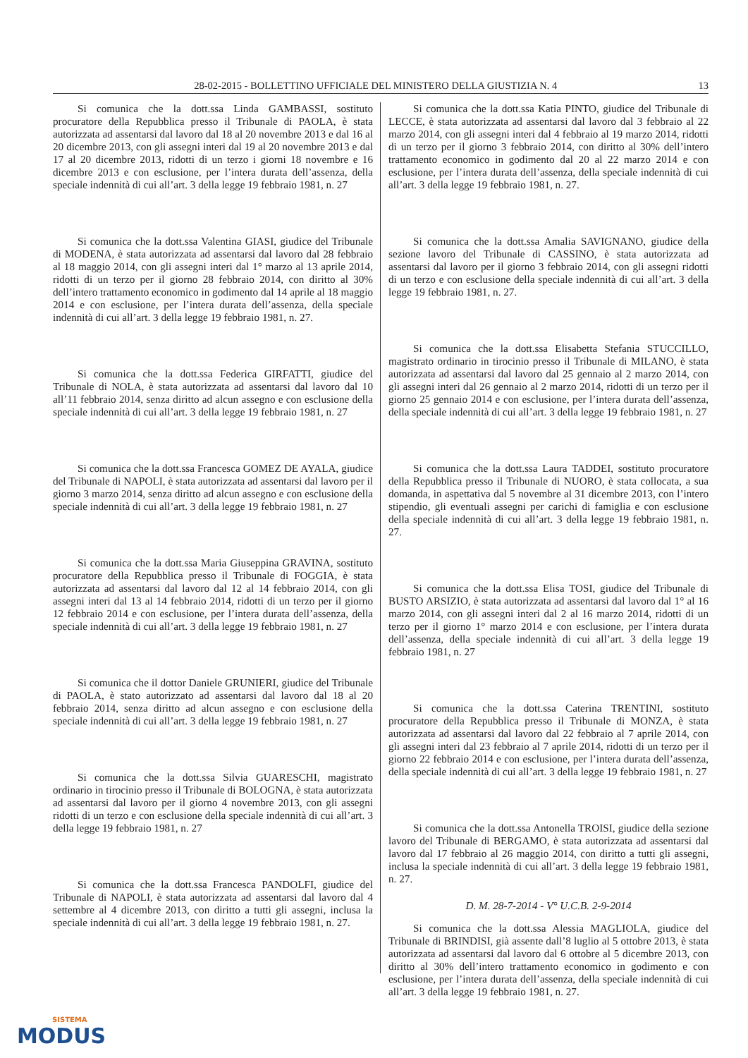28-02-2015 - BOLLETTINO UFFICIALE DEL MINISTERO DELLA GIUSTIZIA N. 4 13
Si comunica che la dott.ssa Linda GAMBASSI, sostituto procuratore della Repubblica presso il Tribunale di PAOLA, è stata autorizzata ad assentarsi dal lavoro dal 18 al 20 novembre 2013 e dal 16 al 20 dicembre 2013, con gli assegni interi dal 19 al 20 novembre 2013 e dal 17 al 20 dicembre 2013, ridotti di un terzo i giorni 18 novembre e 16 dicembre 2013 e con esclusione, per l’intera durata dell’assenza, della speciale indennità di cui all’art. 3 della legge 19 febbraio 1981, n. 27
Si comunica che la dott.ssa Valentina GIASI, giudice del Tribunale di MODENA, è stata autorizzata ad assentarsi dal lavoro dal 28 febbraio al 18 maggio 2014, con gli assegni interi dal 1° marzo al 13 aprile 2014, ridotti di un terzo per il giorno 28 febbraio 2014, con diritto al 30% dell’intero trattamento economico in godimento dal 14 aprile al 18 maggio 2014 e con esclusione, per l’intera durata dell’assenza, della speciale indennità di cui all’art. 3 della legge 19 febbraio 1981, n. 27.
Si comunica che la dott.ssa Federica GIRFATTI, giudice del Tribunale di NOLA, è stata autorizzata ad assentarsi dal lavoro dal 10 all’11 febbraio 2014, senza diritto ad alcun assegno e con esclusione della speciale indennità di cui all’art. 3 della legge 19 febbraio 1981, n. 27
Si comunica che la dott.ssa Francesca GOMEZ DE AYALA, giudice del Tribunale di NAPOLI, è stata autorizzata ad assentarsi dal lavoro per il giorno 3 marzo 2014, senza diritto ad alcun assegno e con esclusione della speciale indennità di cui all’art. 3 della legge 19 febbraio 1981, n. 27
Si comunica che la dott.ssa Maria Giuseppina GRAVINA, sostituto procuratore della Repubblica presso il Tribunale di FOGGIA, è stata autorizzata ad assentarsi dal lavoro dal 12 al 14 febbraio 2014, con gli assegni interi dal 13 al 14 febbraio 2014, ridotti di un terzo per il giorno 12 febbraio 2014 e con esclusione, per l’intera durata dell’assenza, della speciale indennità di cui all’art. 3 della legge 19 febbraio 1981, n. 27
Si comunica che il dottor Daniele GRUNIERI, giudice del Tribunale di PAOLA, è stato autorizzato ad assentarsi dal lavoro dal 18 al 20 febbraio 2014, senza diritto ad alcun assegno e con esclusione della speciale indennità di cui all’art. 3 della legge 19 febbraio 1981, n. 27
Si comunica che la dott.ssa Silvia GUARESCHI, magistrato ordinario in tirocinio presso il Tribunale di BOLOGNA, è stata autorizzata ad assentarsi dal lavoro per il giorno 4 novembre 2013, con gli assegni ridotti di un terzo e con esclusione della speciale indennità di cui all’art. 3 della legge 19 febbraio 1981, n. 27
Si comunica che la dott.ssa Francesca PANDOLFI, giudice del Tribunale di NAPOLI, è stata autorizzata ad assentarsi dal lavoro dal 4 settembre al 4 dicembre 2013, con diritto a tutti gli assegni, inclusa la speciale indennità di cui all’art. 3 della legge 19 febbraio 1981, n. 27.
Si comunica che la dott.ssa Katia PINTO, giudice del Tribunale di LECCE, è stata autorizzata ad assentarsi dal lavoro dal 3 febbraio al 22 marzo 2014, con gli assegni interi dal 4 febbraio al 19 marzo 2014, ridotti di un terzo per il giorno 3 febbraio 2014, con diritto al 30% dell’intero trattamento economico in godimento dal 20 al 22 marzo 2014 e con esclusione, per l’intera durata dell’assenza, della speciale indennità di cui all’art. 3 della legge 19 febbraio 1981, n. 27.
Si comunica che la dott.ssa Amalia SAVIGNANO, giudice della sezione lavoro del Tribunale di CASSINO, è stata autorizzata ad assentarsi dal lavoro per il giorno 3 febbraio 2014, con gli assegni ridotti di un terzo e con esclusione della speciale indennità di cui all’art. 3 della legge 19 febbraio 1981, n. 27.
Si comunica che la dott.ssa Elisabetta Stefania STUCCILLO, magistrato ordinario in tirocinio presso il Tribunale di MILANO, è stata autorizzata ad assentarsi dal lavoro dal 25 gennaio al 2 marzo 2014, con gli assegni interi dal 26 gennaio al 2 marzo 2014, ridotti di un terzo per il giorno 25 gennaio 2014 e con esclusione, per l’intera durata dell’assenza, della speciale indennità di cui all’art. 3 della legge 19 febbraio 1981, n. 27
Si comunica che la dott.ssa Laura TADDEI, sostituto procuratore della Repubblica presso il Tribunale di NUORO, è stata collocata, a sua domanda, in aspettativa dal 5 novembre al 31 dicembre 2013, con l’intero stipendio, gli eventuali assegni per carichi di famiglia e con esclusione della speciale indennità di cui all’art. 3 della legge 19 febbraio 1981, n. 27.
Si comunica che la dott.ssa Elisa TOSI, giudice del Tribunale di BUSTO ARSIZIO, è stata autorizzata ad assentarsi dal lavoro dal 1° al 16 marzo 2014, con gli assegni interi dal 2 al 16 marzo 2014, ridotti di un terzo per il giorno 1° marzo 2014 e con esclusione, per l’intera durata dell’assenza, della speciale indennità di cui all’art. 3 della legge 19 febbraio 1981, n. 27
Si comunica che la dott.ssa Caterina TRENTINI, sostituto procuratore della Repubblica presso il Tribunale di MONZA, è stata autorizzata ad assentarsi dal lavoro dal 22 febbraio al 7 aprile 2014, con gli assegni interi dal 23 febbraio al 7 aprile 2014, ridotti di un terzo per il giorno 22 febbraio 2014 e con esclusione, per l’intera durata dell’assenza, della speciale indennità di cui all’art. 3 della legge 19 febbraio 1981, n. 27
Si comunica che la dott.ssa Antonella TROISI, giudice della sezione lavoro del Tribunale di BERGAMO, è stata autorizzata ad assentarsi dal lavoro dal 17 febbraio al 26 maggio 2014, con diritto a tutti gli assegni, inclusa la speciale indennità di cui all’art. 3 della legge 19 febbraio 1981, n. 27.
D. M. 28-7-2014 - V° U.C.B. 2-9-2014
Si comunica che la dott.ssa Alessia MAGLIOLA, giudice del Tribunale di BRINDISI, già assente dall’8 luglio al 5 ottobre 2013, è stata autorizzata ad assentarsi dal lavoro dal 6 ottobre al 5 dicembre 2013, con diritto al 30% dell’intero trattamento economico in godimento e con esclusione, per l’intera durata dell’assenza, della speciale indennità di cui all’art. 3 della legge 19 febbraio 1981, n. 27.
SISTEMA
MODUS